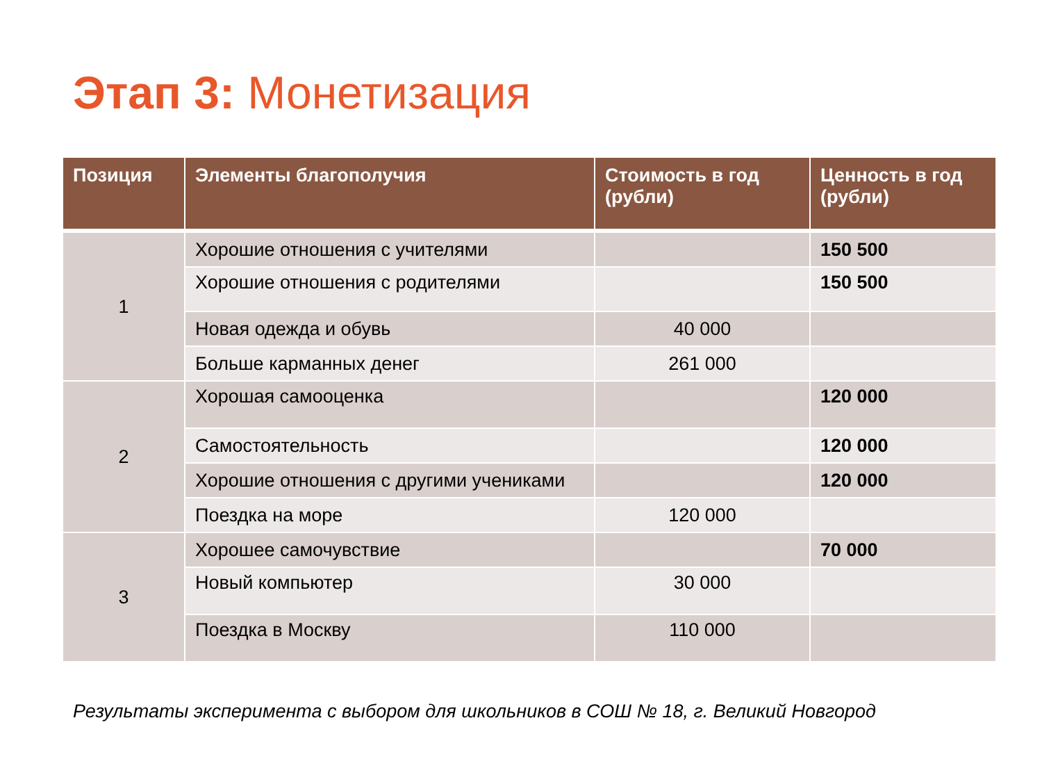Этап 3: Монетизация
| Позиция | Элементы благополучия | Стоимость в год (рубли) | Ценность в год (рубли) |
| --- | --- | --- | --- |
| 1 | Хорошие отношения с учителями | | 150 500 |
| | Хорошие отношения с родителями | | 150 500 |
| | Новая одежда и обувь | 40 000 | |
| | Больше карманных денег | 261 000 | |
| 2 | Хорошая самооценка | | 120 000 |
| | Самостоятельность | | 120 000 |
| | Хорошие отношения с другими учениками | | 120 000 |
| | Поездка на море | 120 000 | |
| 3 | Хорошее самочувствие | | 70 000 |
| | Новый компьютер | 30 000 | |
| | Поездка в Москву | 110 000 | |
Результаты эксперимента с выбором для школьников в СОШ № 18, г. Великий Новгород